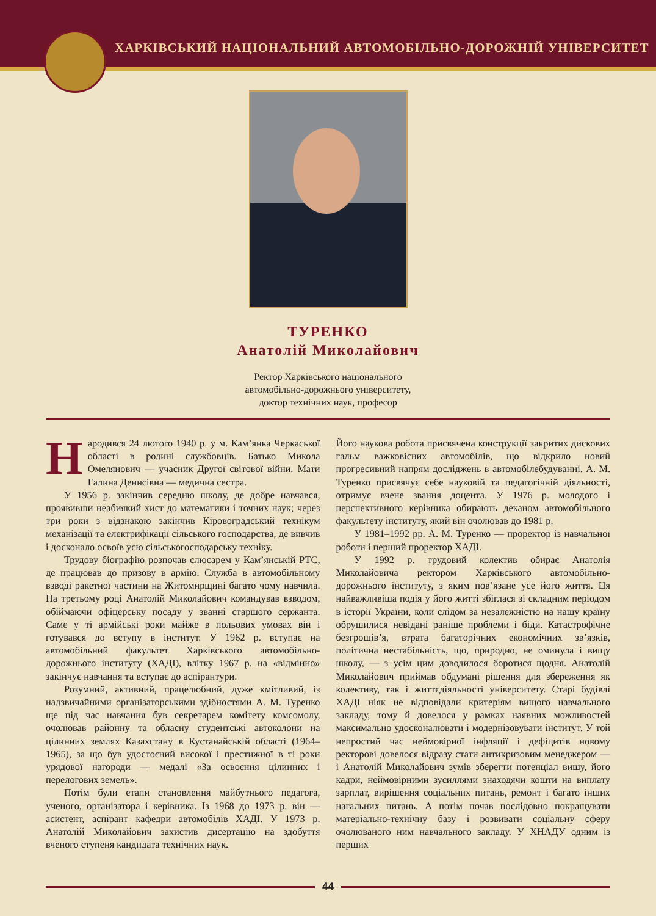ХАРКІВСЬКИЙ НАЦІОНАЛЬНИЙ АВТОМОБІЛЬНО-ДОРОЖНІЙ УНІВЕРСИТЕТ
ТУРЕНКО
Анатолій Миколайович
Ректор Харківського національного
автомобільно-дорожнього університету,
доктор технічних наук, професор
Народився 24 лютого 1940 р. у м. Кам’янка Черкаської області в родині службовців. Батько Микола Омелянович — учасник Другої світової війни. Мати Галина Денисівна — медична сестра.
У 1956 р. закінчив середню школу, де добре навчався, проявивши неабиякий хист до математики і точних наук; через три роки з відзнакою закінчив Кіровоградський технікум механізації та електрифікації сільського господарства, де вивчив і досконало освоїв усю сільськогосподарську техніку.
Трудову біографію розпочав слюсарем у Кам’янській РТС, де працював до призову в армію. Служба в автомобільному взводі ракетної частини на Житомирщині багато чому навчила. На третьому році Анатолій Миколайович командував взводом, обіймаючи офіцерську посаду у званні старшого сержанта. Саме у ті армійські роки майже в польових умовах він і готувався до вступу в інститут. У 1962 р. вступає на автомобільний факультет Харківського автомобільно-дорожнього інституту (ХАДІ), влітку 1967 р. на «відмінно» закінчує навчання та вступає до аспірантури.
Розумний, активний, працелюбний, дуже кмітливий, із надзвичайними організаторськими здібностями А. М. Туренко ще під час навчання був секретарем комітету комсомолу, очолював районну та обласну студентські автоколони на цілинних землях Казахстану в Кустанайській області (1964–1965), за що був удостоєний високої і престижної в ті роки урядової нагороди — медалі «За освоєння цілинних і перелогових земель».
Потім були етапи становлення майбутнього педагога, ученого, організатора і керівника. Із 1968 до 1973 р. він — асистент, аспірант кафедри автомобілів ХАДІ. У 1973 р. Анатолій Миколайович захистив дисертацію на здобуття вченого ступеня кандидата технічних наук.
Його наукова робота присвячена конструкції закритих дискових гальм важковісних автомобілів, що відкрило новий прогресивний напрям досліджень в автомобілебудуванні. А. М. Туренко присвячує себе науковій та педагогічній діяльності, отримує вчене звання доцента. У 1976 р. молодого і перспективного керівника обирають деканом автомобільного факультету інституту, який він очолював до 1981 р.
У 1981–1992 рр. А. М. Туренко — проректор із навчальної роботи і перший проректор ХАДІ.
У 1992 р. трудовий колектив обирає Анатолія Миколайовича ректором Харківського автомобільно-дорожнього інституту, з яким пов’язане усе його життя. Ця найважливіша подія у його житті збіглася зі складним періодом в історії України, коли слідом за незалежністю на нашу країну обрушилися невідані раніше проблеми і біди. Катастрофічне безгрошів’я, втрата багаторічних економічних зв’язків, політична нестабільність, що, природно, не оминула і вищу школу, — з усім цим доводилося боротися щодня. Анатолій Миколайович приймав обдумані рішення для збереження як колективу, так і життєдіяльності університету. Старі будівлі ХАДІ ніяк не відповідали критеріям вищого навчального закладу, тому й довелося у рамках наявних можливостей максимально удосконалювати і модернізовувати інститут. У той непростий час неймовірної інфляції і дефіцитів новому ректорові довелося відразу стати антикризовим менеджером — і Анатолій Миколайович зумів зберегти потенціал вишу, його кадри, неймовірними зусиллями знаходячи кошти на виплату зарплат, вирішення соціальних питань, ремонт і багато інших нагальних питань. А потім почав послідовно покращувати матеріально-технічну базу і розвивати соціальну сферу очолюваного ним навчального закладу. У ХНАДУ одним із перших
44